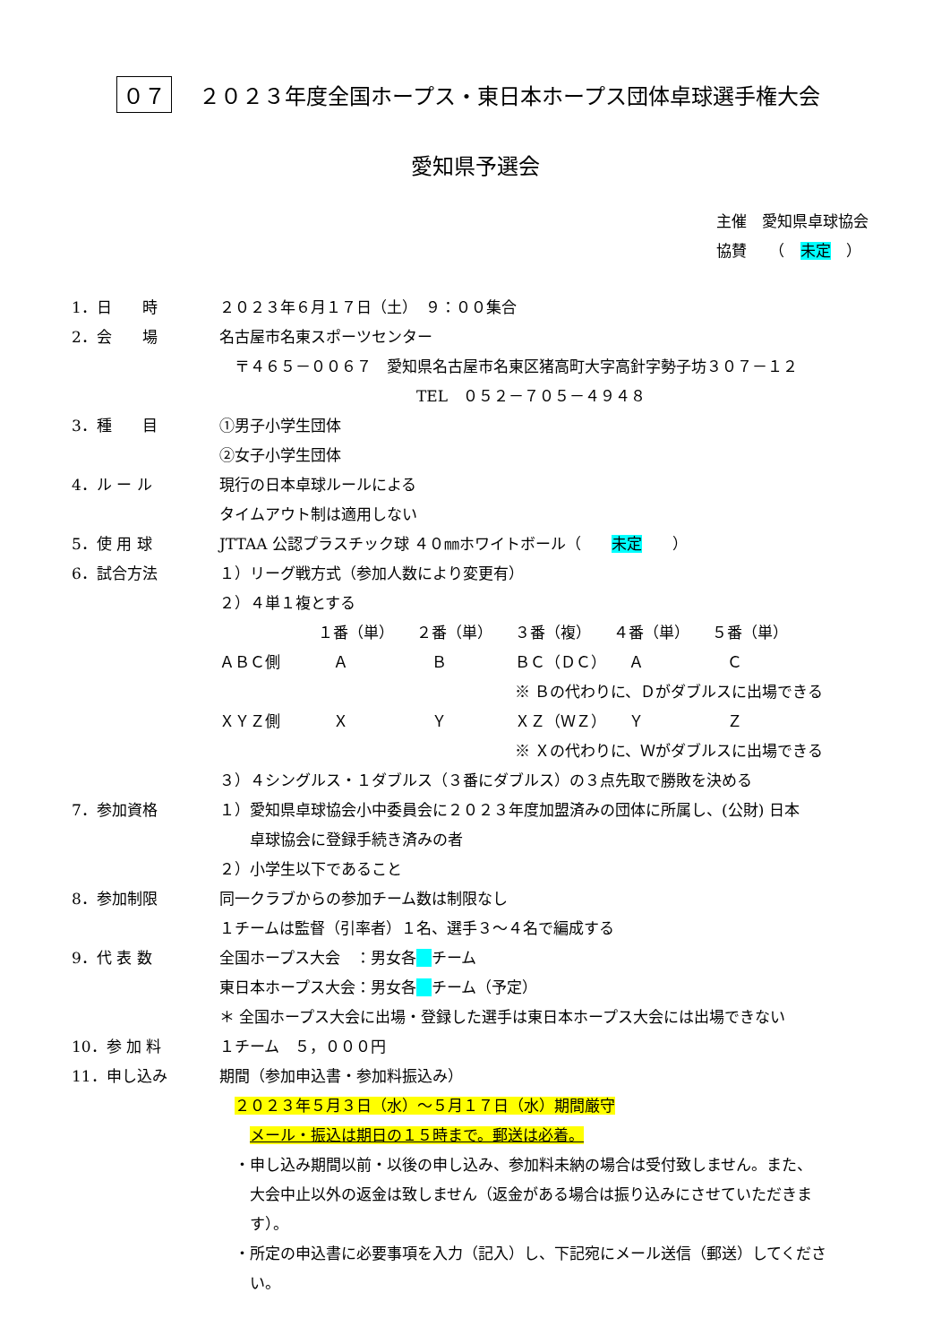０７ ２０２３年度全国ホープス・東日本ホープス団体卓球選手権大会
愛知県予選会
主催　愛知県卓球協会
協賛　　（　未定　）
1．日　　時 ２０２３年６月１７日（土）　９：００集合
2．会　　場 名古屋市名東スポーツセンター
　〒４６５－００６７　愛知県名古屋市名東区猪高町大字高針字勢子坊３０７－１２
TEL　０５２－７０５－４９４８
3．種　　目 ①男子小学生団体
②女子小学生団体
4．ル ー ル 現行の日本卓球ルールによる
タイムアウト制は適用しない
5．使 用 球 JTTAA 公認プラスチック球 ４０㎜ホワイトボール（　　未定　　）
6．試合方法 １）リーグ戦方式（参加人数により変更有）
２）４単１複とする
| | １番（単） | ２番（単） | ３番（複） | ４番（単） | ５番（単） |
| --- | --- | --- | --- | --- | --- |
| ＡＢＣ側 | Ａ | Ｂ | ＢＣ（ＤＣ） | Ａ | Ｃ |
| | | | ※ Ｂの代わりに、Ｄがダブルスに出場できる | | |
| ＸＹＺ側 | Ｘ | Ｙ | ＸＺ（ＷＺ） | Ｙ | Ｚ |
| | | | ※ Ｘの代わりに、Ｗがダブルスに出場できる | | |
３）４シングルス・１ダブルス（３番にダブルス）の３点先取で勝敗を決める
7．参加資格 １）愛知県卓球協会小中委員会に２０２３年度加盟済みの団体に所属し、(公財) 日本
　　卓球協会に登録手続き済みの者
２）小学生以下であること
8．参加制限 同一クラブからの参加チーム数は制限なし
１チームは監督（引率者）１名、選手３～４名で編成する
9．代 表 数 全国ホープス大会　：男女各　 チーム
東日本ホープス大会：男女各　 チーム（予定）
＊ 全国ホープス大会に出場・登録した選手は東日本ホープス大会には出場できない
10．参 加 料 １チーム　５，０００円
11．申し込み 期間（参加申込書・参加料振込み）
　２０２３年５月３日（水）～５月１７日（水）期間厳守
　　メール・振込は期日の１５時まで。郵送は必着。
　・申し込み期間以前・以後の申し込み、参加料未納の場合は受付致しません。また、
　　大会中止以外の返金は致しません（返金がある場合は振り込みにさせていただきま
　　す）。
　・所定の申込書に必要事項を入力（記入）し、下記宛にメール送信（郵送）してくださ
　　い。